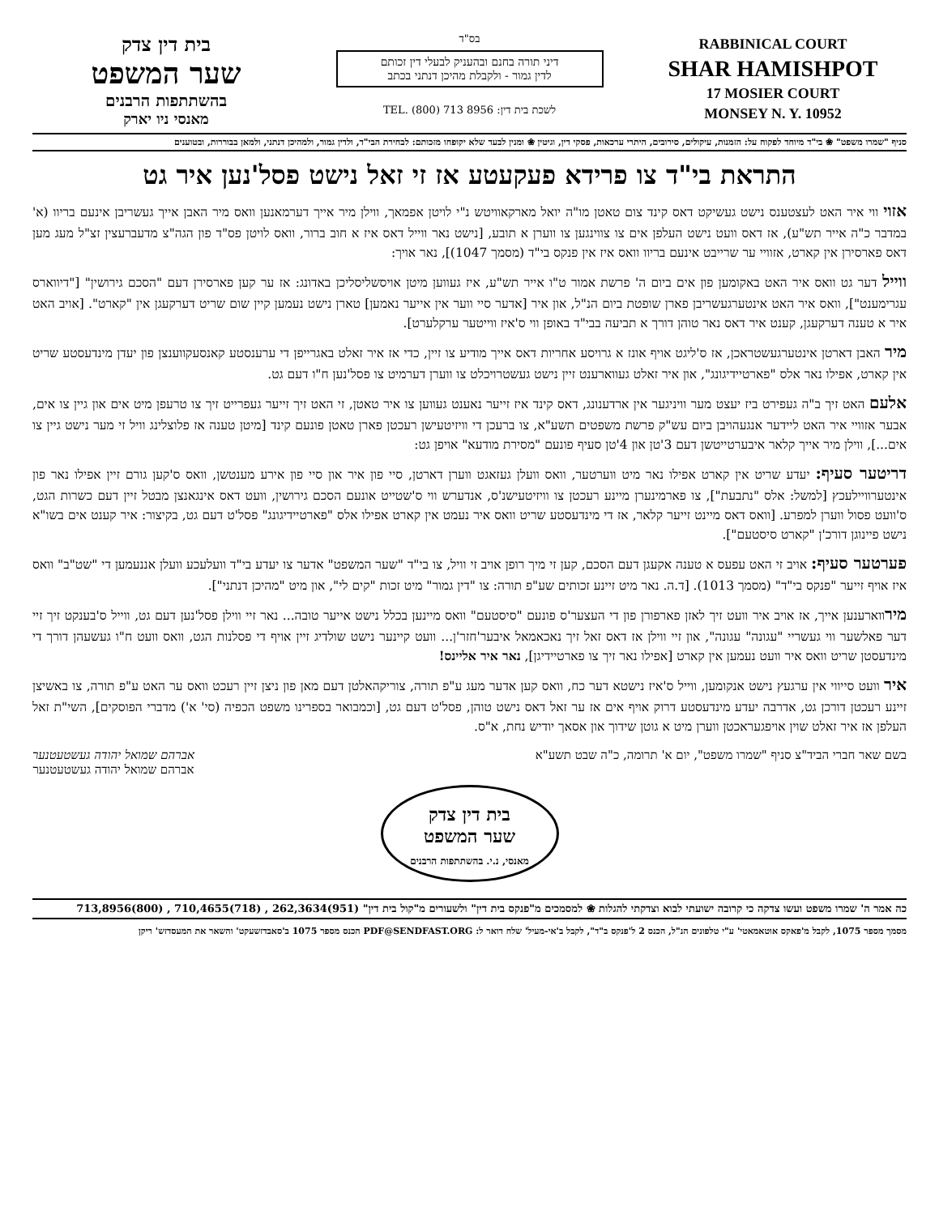בית דין צדק
שער המשפט
בהשתתפות הרבנים
מאנסי ניו יארק
בס"ד
דיני תורה בחנם ובהעניק לבעלי דין זכותם
לדין גמור - ולקבלת מהיכן דנתני בכתב
לשכת בית דין: TEL. (800) 713 8956
RABBINICAL COURT
SHAR HAMISHPOT
17 MOSIER COURT
MONSEY N. Y. 10952
סניף "שמרו משפט" ❀ בי"ד מיוחד לפקוח על: הזמנות, עיקולים, סירובים, היתרי ערכאות, פסקי דין, וגיטין ❀ ומנין לבעד שלא יקופחו מזכותם: לבחירת הבי"ד, ולדין גמור, ולמהיכן דנתני, ולמאן בבוררות, ובטוענים
התראת בי"ד צו פרידא פעקעטע אז זי זאל נישט פסל'נען איר גט
אזוי ווי איר האט לעצטענס נישט געשיקט דאס קינד צום טאטן מו"ה יואל מארקאוויטש נ"י לויטן אפמאך, ווילן מיר אייך דערמאנען וואס מיר האבן אייך געשריבן אינעם בריוו (א' במדבר כ"ה אייר תש"ע), אז דאס וועט נישט העלפן אים צו צווינגען צו ווערן א תובע, [נישט נאר ווייל דאס איז א חוב ברור, וואס לויטן פס"ד פון הגה"צ מדעברעצין זצ"ל מעג מען דאס פארסירן אין קארט, אזוויי ער שרייבט אינעם בריוו וואס איז אין פנקס בי"ד (מסמך 1047)], נאר אויך:
ווייל דער גט וואס איר האט באקומען פון אים ביום ה' פרשת אמור ט"ו אייר תש"ע, איז געווען מיטן אויסשליסליכן באדונג: אז ער קען פארסירן דעם "הסכם גירושין" ["דיווארס עגרימענט"], וואס איר האט אינטערגעשריבן פארן שופטת ביום הנ"ל, און איר [אדער סיי ווער אין אייער נאמען] טארן נישט נעמען קיין שום שריט דערקעגן אין "קארט". [אויב האט איר א טענה דערקעגן, קענט איר דאס נאר טוהן דורך א תביעה בבי"ד באופן ווי ס'איז ווייטער ערקלערט].
מיר האבן דארטן אינטערגעשטראכן, אז ס'ליגט אויף אונז א גרויסע אחריות דאס אייך מודיע צו זיין, כדי אז איר זאלט באגרייפן די ערענסטע קאנסעקווענצן פון יעדן מינדעסטע שריט אין קארט, אפילו נאר אלס "פארטיידיגונג", און איר זאלט געווארענט זיין נישט געשטרויכלט צו ווערן דערמיט צו פסל'נען ח"ו דעם גט.
אלעם האט זיך ב"ה געפירט ביז יעצט מער וויניגער אין ארדענונג, דאס קינד איז זייער נאענט געווען צו איר טאטן, זי האט זיך זייער געפרייט זיך צו טרעפן מיט אים און גיין צו אים, אבער אזוויי איר האט ליידער אנגעהויבן ביום עש"ק פרשת משפטים תשע"א, צו ברעכן די וויזיטעישן רעכטן פארן טאטן פונעם קינד [מיטן טענה אז פלוצלינג וויל זי מער נישט גיין צו אים...], ווילן מיר אייך קלאר איבערטייטשן דעם 3'טן און 4'טן סעיף פונעם "מסירת מודעא" אויפן גט:
דריטער סעיף: יעדע שריט אין קארט אפילו נאר מיט ווערטער, וואס וועלן געזאגט ווערן דארטן, סיי פון איר און סיי פון אירע מענטשן, וואס ס'קען גורם זיין אפילו נאר פון אינטערוויילעכץ [למשל: אלס "נתבעת"], צו פארמינערן מיינע רעכטן צו וויזיטעישנ'ס, אנדערש ווי ס'שטייט אונעם הסכם גירושין, וועט דאס אינגאנצן מבטל זיין דעם כשרות הגט, ס'וועט פסול ווערן למפרע. [וואס דאס מיינט זייער קלאר, אז די מינדעסטע שריט וואס איר נעמט אין קארט אפילו אלס "פארטיידיגונג" פסל'ט דעם גט, בקיצור: איר קענט אים בשו"א נישט פיינוגן דורכ'ן "קארט סיסטעם"].
פערטער סעיף: אויב זי האט עפעס א טענה אקעגן דעם הסכם, קען זי מיך רופן אויב זי וויל, צו בי"ד "שער המשפט" אדער צו יעדע בי"ד וועלעכע וועלן אננעמען די "שט"ב" וואס איז אויף זייער "פנקס בי"ד" (מסמך 1013). [ד.ה. נאר מיט זיינע זכותים שע"פ תורה: צו "דין גמור" מיט זכות "קים לי", און מיט "מהיכן דנתני"].
מירווארענען אייך, אז אויב איר וועט זיך לאזן פארפורן פון די העצער'ס פונעם "סיסטעם" וואס מיינען בכלל נישט אייער טובה... נאר זיי ווילן פסל'נען דעם גט, ווייל ס'בענקט זיך זיי דער פאלשער ווי געשריי "עגונה" עגונה", און זיי ווילן אז דאס זאל זיך נאכאמאל איבער'חזר'ן... וועט קיינער נישט שולדיג זיין אויף די פסלנות הגט, וואס וועט ח"ו געשעהן דורך די מינדעסטן שריט וואס איר וועט נעמען אין קארט [אפילו נאר זיך צו פארטיידיגן], נאר איר אליינס!
איר וועט סייווי אין ערגעץ נישט אנקומען, ווייל ס'איז נישטא דער כח, וואס קען אדער מעג ע"פ תורה, צוריקהאלטן דעם מאן פון ניצן זיין רעכט וואס ער האט ע"פ תורה, צו באשיצן זיינע רעכטן דורכן גט, אדרבה יעדע מינדעסטע דרוק אויף אים אז ער זאל דאס נישט טוהן, פסל'ט דעם גט, [וכמבואר בספרינו משפט הכפיה (סי' א') מדברי הפוסקים], השי"ת זאל העלפן אז איר זאלט שוין אויפגעראכטן ווערן מיט א גוטן שידוך און אסאך יודיש נחת, א"ס.
בשם שאר חברי הביד"צ סניף "שמרו משפט", יום א' תרומה, כ"ה שבט תשע"א
אברהם שמואל יהודה געשטעטנער
אברהם שמואל יהודה געשטעטנער
בית דין צדק
שער המשפט
מאנסי, נ.י. בהשתתפות הרבנים
כה אמר ה' שמרו משפט ועשו צדקה כי קרובה ישועתי לבוא וצדקתי להגלות ❀ למסמכים מ"פנקס בית דין" ולשעורים מ"קול בית דין" (951)262,3634 , (718)710,4655 , (800)713,8956
מסמך מספר 1075, לקבל מ'פאקס אוטאמאטי' ע"י טלפונים הנ"ל, הכנס 2 ל'פנקס ב"ד", לקבל ב'אי-מעיל' שלח דואר ל: PDF@SENDFAST.ORG הכנס מספר 1075 ב'סאבדזשעקט' והשאר את המעסדזש' ריקן